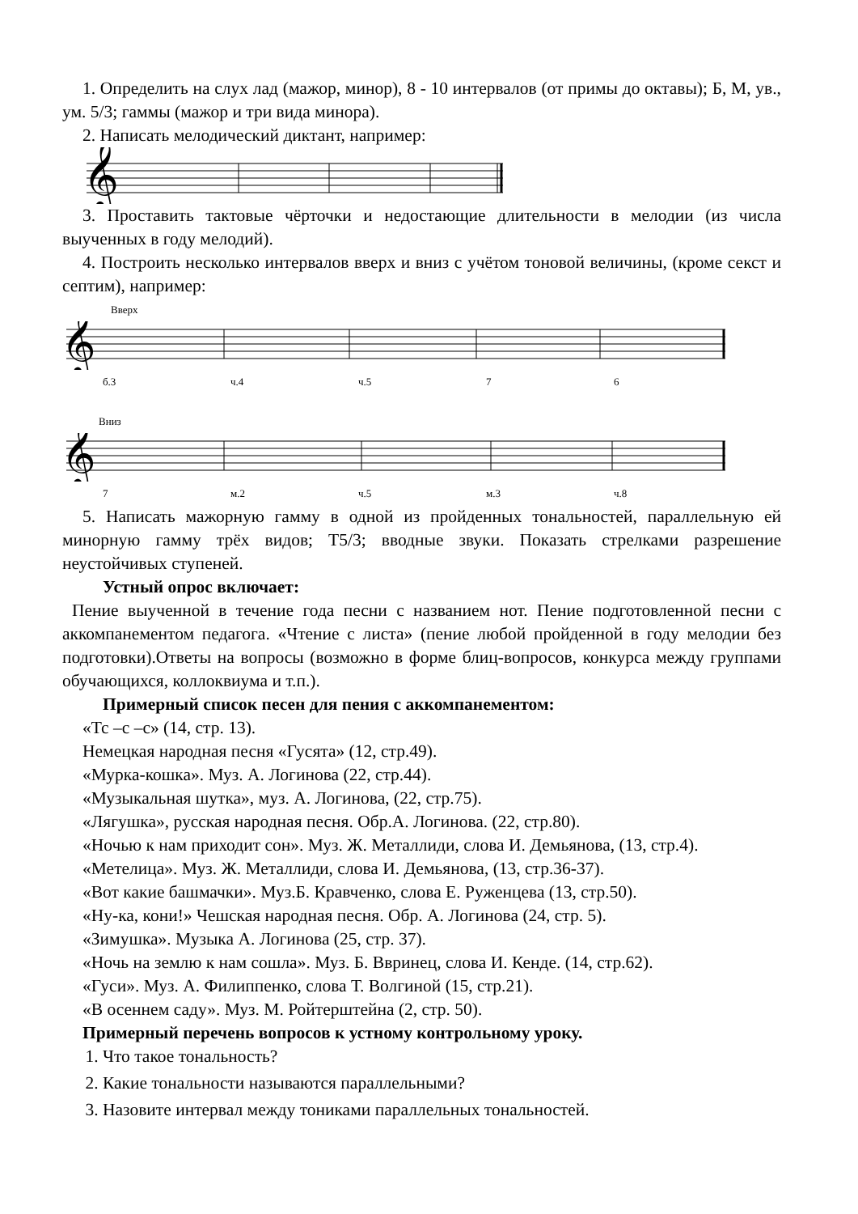1. Определить на слух лад (мажор, минор), 8 - 10 интервалов (от примы до октавы); Б, М, ув., ум. 5/3; гаммы (мажор и три вида минора).
2. Написать мелодический диктант, например:
𝄞
3. Проставить тактовые чёрточки и недостающие длительности в мелодии (из числа выученных в году мелодий).
4. Построить несколько интервалов вверх и вниз с учётом тоновой величины, (кроме секст и септим), например:
Вверх
𝄞
б.3 ч.4 ч.5 7 6
Вниз
𝄞
7 м.2 ч.5 м.3 ч.8
5. Написать мажорную гамму в одной из пройденных тональностей, параллельную ей минорную гамму трёх видов; Т5/3; вводные звуки. Показать стрелками разрешение неустойчивых ступеней.
Устный опрос включает:
Пение выученной в течение года песни с названием нот. Пение подготовленной песни с аккомпанементом педагога. «Чтение с листа» (пение любой пройденной в году мелодии без подготовки).Ответы на вопросы (возможно в форме блиц-вопросов, конкурса между группами обучающихся, коллоквиума и т.п.).
Примерный список песен для пения с аккомпанементом:
«Тс –с –с» (14, стр. 13).
Немецкая народная песня «Гусята» (12, стр.49).
«Мурка-кошка». Муз. А. Логинова (22, стр.44).
«Музыкальная шутка», муз. А. Логинова, (22, стр.75).
«Лягушка», русская народная песня. Обр.А. Логинова. (22, стр.80).
«Ночью к нам приходит сон». Муз. Ж. Металлиди, слова И. Демьянова, (13, стр.4).
«Метелица». Муз. Ж. Металлиди, слова И. Демьянова, (13, стр.36-37).
«Вот какие башмачки». Муз.Б. Кравченко, слова Е. Руженцева (13, стр.50).
«Ну-ка, кони!» Чешская народная песня. Обр. А. Логинова (24, стр. 5).
«Зимушка». Музыка А. Логинова (25, стр. 37).
«Ночь на землю к нам сошла». Муз. Б. Ввринец, слова И. Кенде. (14, стр.62).
«Гуси». Муз. А. Филиппенко, слова Т. Волгиной (15, стр.21).
«В осеннем саду». Муз. М. Ройтерштейна (2, стр. 50).
Примерный перечень вопросов к устному контрольному уроку.
1. Что такое тональность?
2. Какие тональности называются параллельными?
3. Назовите интервал между тониками параллельных тональностей.